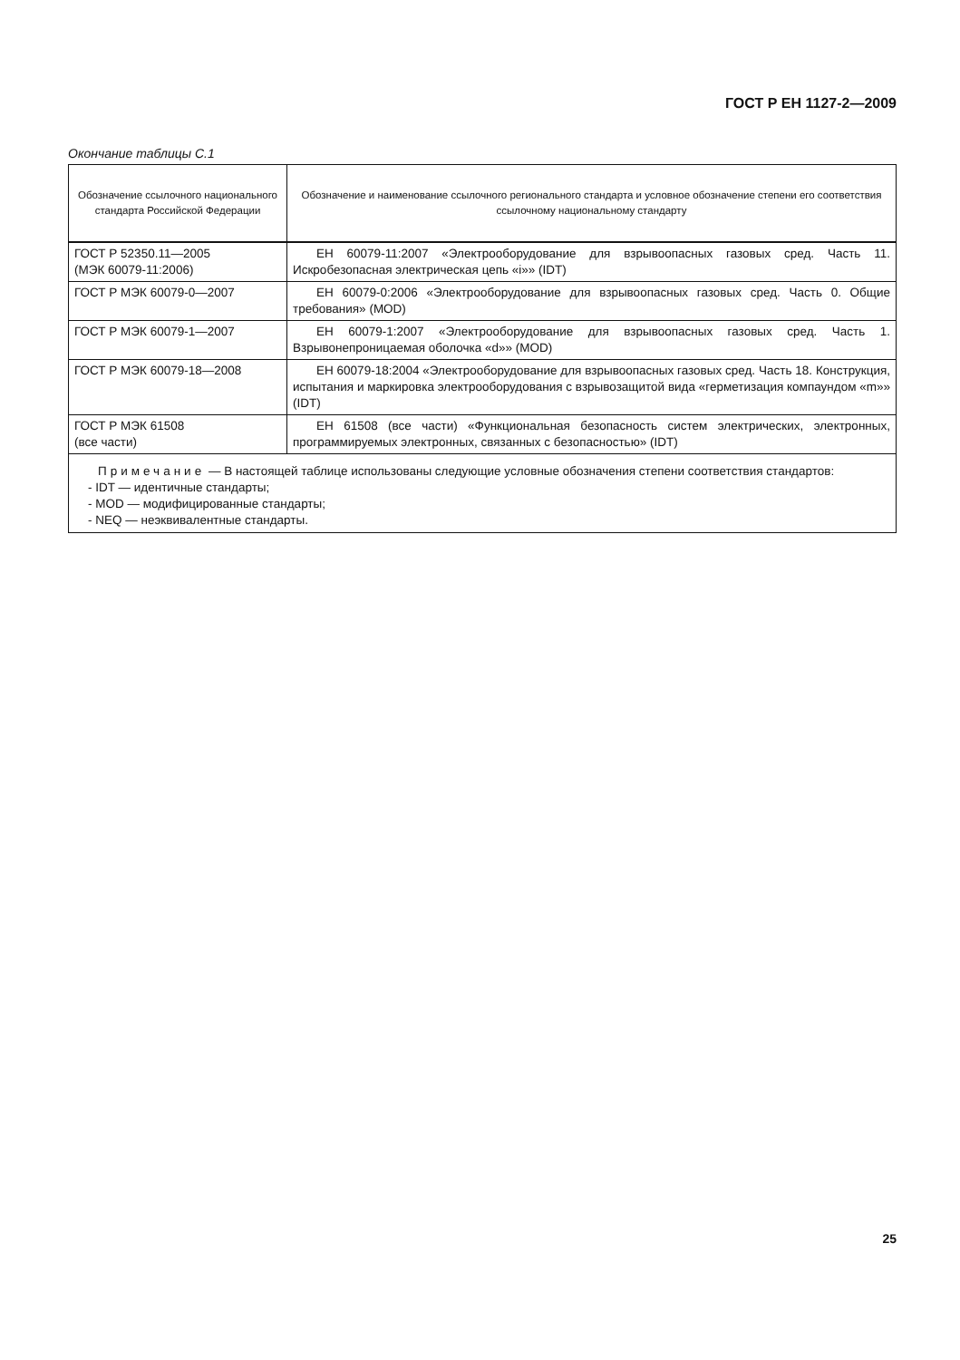ГОСТ Р ЕН 1127-2—2009
Окончание таблицы С.1
| Обозначение ссылочного национального стандарта Российской Федерации | Обозначение и наименование ссылочного регионального стандарта и условное обозначение степени его соответствия ссылочному национальному стандарту |
| --- | --- |
| ГОСТ Р 52350.11—2005 (МЭК 60079-11:2006) | ЕН 60079-11:2007 «Электрооборудование для взрывоопасных газовых сред. Часть 11. Искробезопасная электрическая цепь «i»» (IDT) |
| ГОСТ Р МЭК 60079-0—2007 | ЕН 60079-0:2006 «Электрооборудование для взрывоопасных газовых сред. Часть 0. Общие требования» (MOD) |
| ГОСТ Р МЭК 60079-1—2007 | ЕН 60079-1:2007 «Электрооборудование для взрывоопасных газовых сред. Часть 1. Взрывонепроницаемая оболочка «d»» (MOD) |
| ГОСТ Р МЭК 60079-18—2008 | ЕН 60079-18:2004 «Электрооборудование для взрывоопасных газовых сред. Часть 18. Конструкция, испытания и маркировка электрооборудования с взрывозащитой вида «герметизация компаундом «m»» (IDT) |
| ГОСТ Р МЭК 61508 (все части) | ЕН 61508 (все части) «Функциональная безопасность систем электрических, электронных, программируемых электронных, связанных с безопасностью» (IDT) |
| Примечание — В настоящей таблице использованы следующие условные обозначения степени соответствия стандартов: - IDT — идентичные стандарты; - MOD — модифицированные стандарты; - NEQ — неэквивалентные стандарты. | |
25